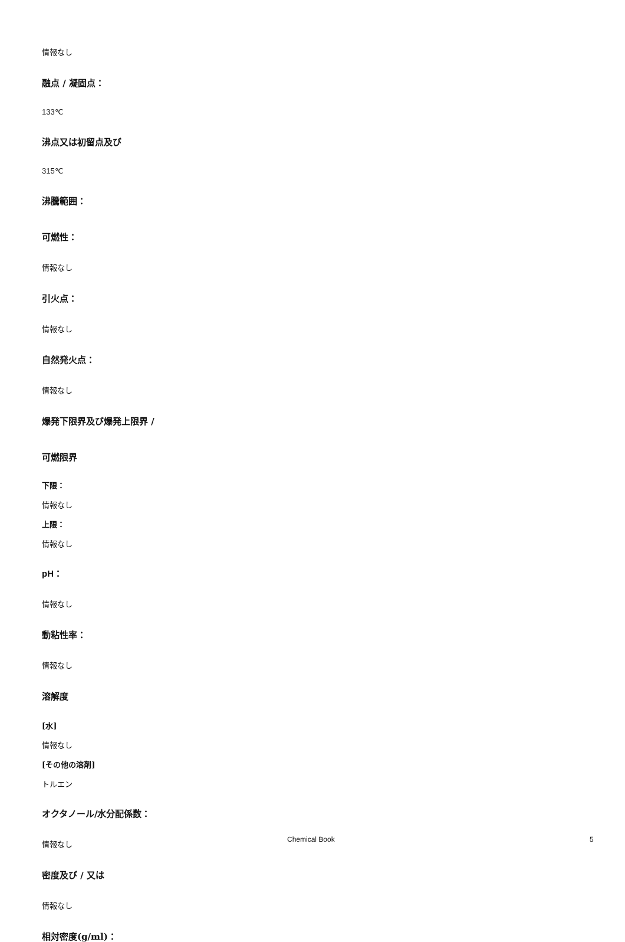情報なし
融点 / 凝固点：
133℃
沸点又は初留点及び
315℃
沸騰範囲：
可燃性：
情報なし
引火点：
情報なし
自然発火点：
情報なし
爆発下限界及び爆発上限界 /
可燃限界
下限：
情報なし
上限：
情報なし
pH：
情報なし
動粘性率：
情報なし
溶解度
[水]
情報なし
[その他の溶剤]
トルエン
オクタノール/水分配係数：
情報なし
密度及び / 又は
情報なし
相対密度(g/ml)：
Chemical Book 5